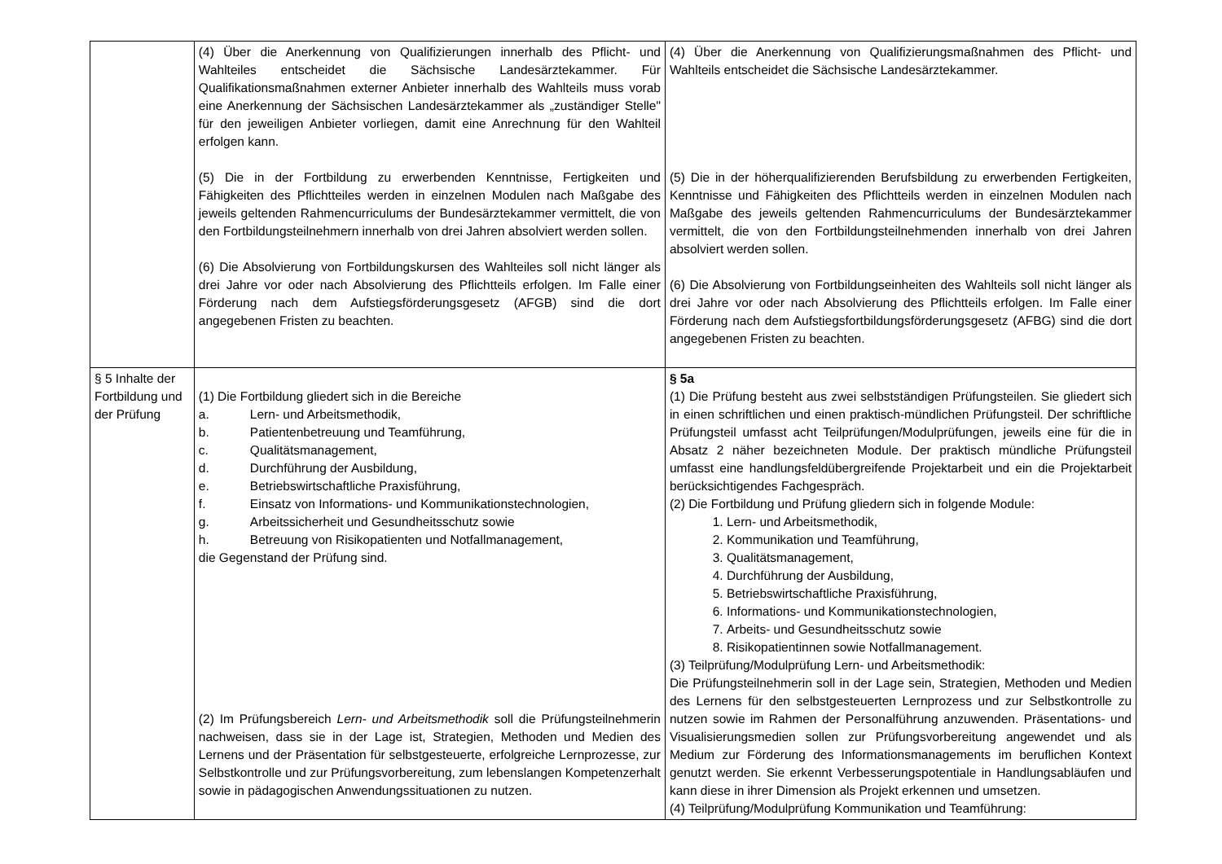| | (4) Über die Anerkennung von Qualifizierungen innerhalb des Pflicht- und Wahlteiles entscheidet die Sächsische Landesärztekammer. Für Qualifikationsmaßnahmen externer Anbieter innerhalb des Wahlteils muss vorab eine Anerkennung der Sächsischen Landesärztekammer als „zuständiger Stelle" für den jeweiligen Anbieter vorliegen, damit eine Anrechnung für den Wahlteil erfolgen kann. (5) Die in der Fortbildung zu erwerbenden Kenntnisse, Fertigkeiten und Fähigkeiten des Pflichtteiles werden in einzelnen Modulen nach Maßgabe des jeweils geltenden Rahmencurriculums der Bundesärztekammer vermittelt, die von den Fortbildungsteilnehmern innerhalb von drei Jahren absolviert werden sollen. (6) Die Absolvierung von Fortbildungskursen des Wahlteiles soll nicht länger als drei Jahre vor oder nach Absolvierung des Pflichtteils erfolgen. Im Falle einer Förderung nach dem Aufstiegsförderungsgesetz (AFGB) sind die dort angegebenen Fristen zu beachten. | (4) Über die Anerkennung von Qualifizierungsmaßnahmen des Pflicht- und Wahlteils entscheidet die Sächsische Landesärztekammer. (5) Die in der höherqualifizierenden Berufsbildung zu erwerbenden Fertigkeiten, Kenntnisse und Fähigkeiten des Pflichtteils werden in einzelnen Modulen nach Maßgabe des jeweils geltenden Rahmencurriculums der Bundesärztekammer vermittelt, die von den Fortbildungsteilnehmenden innerhalb von drei Jahren absolviert werden sollen. (6) Die Absolvierung von Fortbildungseinheiten des Wahlteils soll nicht länger als drei Jahre vor oder nach Absolvierung des Pflichtteils erfolgen. Im Falle einer Förderung nach dem Aufstiegsfortbildungsförderungsgesetz (AFBG) sind die dort angegebenen Fristen zu beachten. |
| § 5 Inhalte der Fortbildung und der Prüfung | (1) Die Fortbildung gliedert sich in die Bereiche a. Lern- und Arbeitsmethodik, b. Patientenbetreuung und Teamführung, c. Qualitätsmanagement, d. Durchführung der Ausbildung, e. Betriebswirtschaftliche Praxisführung, f. Einsatz von Informations- und Kommunikationstechnologien, g. Arbeitssicherheit und Gesundheitsschutz sowie h. Betreuung von Risikopatienten und Notfallmanagement, die Gegenstand der Prüfung sind. (2) Im Prüfungsbereich Lern- und Arbeitsmethodik soll die Prüfungsteilnehmerin nachweisen, dass sie in der Lage ist, Strategien, Methoden und Medien des Lernens und der Präsentation für selbstgesteuerte, erfolgreiche Lernprozesse, zur Selbstkontrolle und zur Prüfungsvorbereitung, zum lebenslangen Kompetenzerhalt sowie in pädagogischen Anwendungssituationen zu nutzen. | § 5a (1) Die Prüfung besteht aus zwei selbstständigen Prüfungsteilen. Sie gliedert sich in einen schriftlichen und einen praktisch-mündlichen Prüfungsteil. Der schriftliche Prüfungsteil umfasst acht Teilprüfungen/Modulprüfungen, jeweils eine für die in Absatz 2 näher bezeichneten Module. Der praktisch mündliche Prüfungsteil umfasst eine handlungsfeldübergreifende Projektarbeit und ein die Projektarbeit berücksichtigendes Fachgespräch. (2) Die Fortbildung und Prüfung gliedern sich in folgende Module: 1. Lern- und Arbeitsmethodik, 2. Kommunikation und Teamführung, 3. Qualitätsmanagement, 4. Durchführung der Ausbildung, 5. Betriebswirtschaftliche Praxisführung, 6. Informations- und Kommunikationstechnologien, 7. Arbeits- und Gesundheitsschutz sowie 8. Risikopatientinnen sowie Notfallmanagement. (3) Teilprüfung/Modulprüfung Lern- und Arbeitsmethodik: Die Prüfungsteilnehmerin soll in der Lage sein, Strategien, Methoden und Medien des Lernens für den selbstgesteuerten Lernprozess und zur Selbstkontrolle zu nutzen sowie im Rahmen der Personalführung anzuwenden. Präsentations- und Visualisierungsmedien sollen zur Prüfungsvorbereitung angewendet und als Medium zur Förderung des Informationsmanagements im beruflichen Kontext genutzt werden. Sie erkennt Verbesserungspotentiale in Handlungsabläufen und kann diese in ihrer Dimension als Projekt erkennen und umsetzen. (4) Teilprüfung/Modulprüfung Kommunikation und Teamführung: |